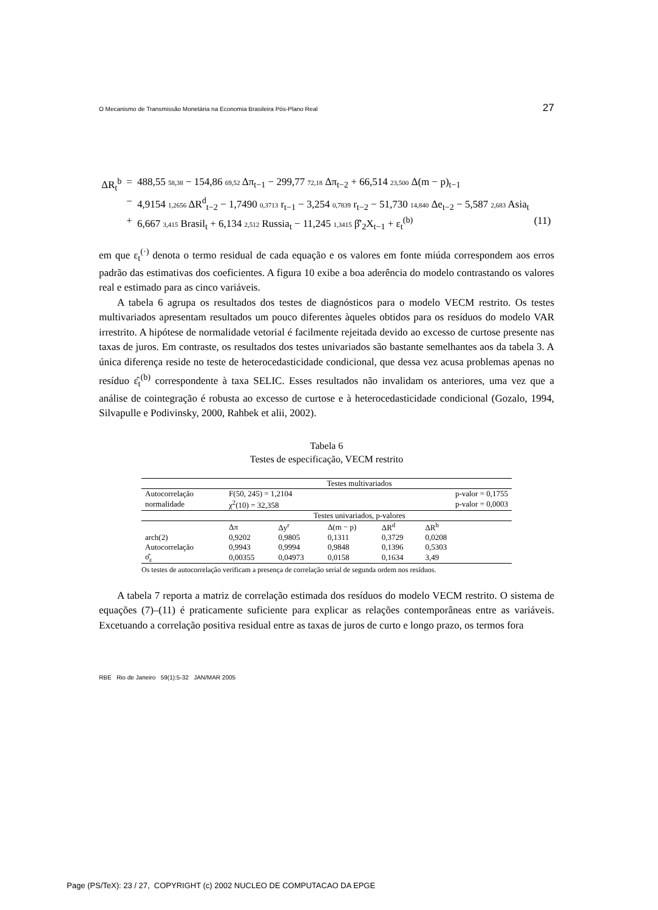O Mecanismo de Transmissão Monetária na Economia Brasileira Pós-Plano Real 27
| ΔR<sub>t</sub><sup>b</sup> | = | 488,55 58,38 − 154,86 69,52 Δπ<sub>t−1</sub> − 299,77 72,18 Δπ<sub>t−2</sub> + 66,514 23,500 Δ(m − p)<sub>t−1</sub> | |
| | − | 4,9154 1,2656 ΔR<sup>d</sup><sub>t−2</sub> − 1,7490 0,3713 r<sub>t−1</sub> − 3,254 0,7839 r<sub>t−2</sub> − 51,730 14,840 Δe<sub>t−2</sub> − 5,587 2,683 Asia<sub>t</sub> | |
| | + | 6,667 3,415 Brasil<sub>t</sub> + 6,134 2,512 Russia<sub>t</sub> − 11,245 1,3415 β̂′<sub>2</sub>X<sub>t−1</sub> + ε<sub>t</sub><sup>(b)</sup> | (11) |
em que ε<sub>t</sub><sup>(·)</sup> denota o termo residual de cada equação e os valores em fonte miúda correspondem aos erros padrão das estimativas dos coeficientes. A figura 10 exibe a boa aderência do modelo contrastando os valores real e estimado para as cinco variáveis.
A tabela 6 agrupa os resultados dos testes de diagnósticos para o modelo VECM restrito. Os testes multivariados apresentam resultados um pouco diferentes àqueles obtidos para os resíduos do modelo VAR irrestrito. A hipótese de normalidade vetorial é facilmente rejeitada devido ao excesso de curtose presente nas taxas de juros. Em contraste, os resultados dos testes univariados são bastante semelhantes aos da tabela 3. A única diferença reside no teste de heterocedasticidade condicional, que dessa vez acusa problemas apenas no resíduo ε̂<sub>t</sub><sup>(b)</sup> correspondente à taxa SELIC. Esses resultados não invalidam os anteriores, uma vez que a análise de cointegração é robusta ao excesso de curtose e à heterocedasticidade condicional (Gozalo, 1994, Silvapulle e Podivinsky, 2000, Rahbek et alii, 2002).
Tabela 6
Testes de especificação, VECM restrito
| | Testes multivariados | | | | | |
| Autocorrelação | F(50, 245) = 1,2104 | | | | p-valor = 0,1755 | |
| normalidade | χ<sup>2</sup>(10) = 32,358 | | | | p-valor = 0,0003 | |
| | Testes univariados, p-valores | | | | | |
| | Δπ | Δy<sup>r</sup> | Δ(m − p) | ΔR<sup>d</sup> | ΔR<sup>b</sup> | |
| arch(2) | 0,9202 | 0,9805 | 0,1311 | 0,3729 | 0,0208 | |
| Autocorrelação | 0,9943 | 0,9994 | 0,9848 | 0,1396 | 0,5303 | |
| σ̂<sub>ε</sub> | 0,00355 | 0,04973 | 0,0158 | 0,1634 | 3,49 | |
Os testes de autocorrelação verificam a presença de correlação serial de segunda ordem nos resíduos.
A tabela 7 reporta a matriz de correlação estimada dos resíduos do modelo VECM restrito. O sistema de equações (7)–(11) é praticamente suficiente para explicar as relações contemporâneas entre as variáveis. Excetuando a correlação positiva residual entre as taxas de juros de curto e longo prazo, os termos fora
RBE Rio de Janeiro 59(1):5-32 JAN/MAR 2005
Page (PS/TeX): 23 / 27, COPYRIGHT (c) 2002 NUCLEO DE COMPUTACAO DA EPGE